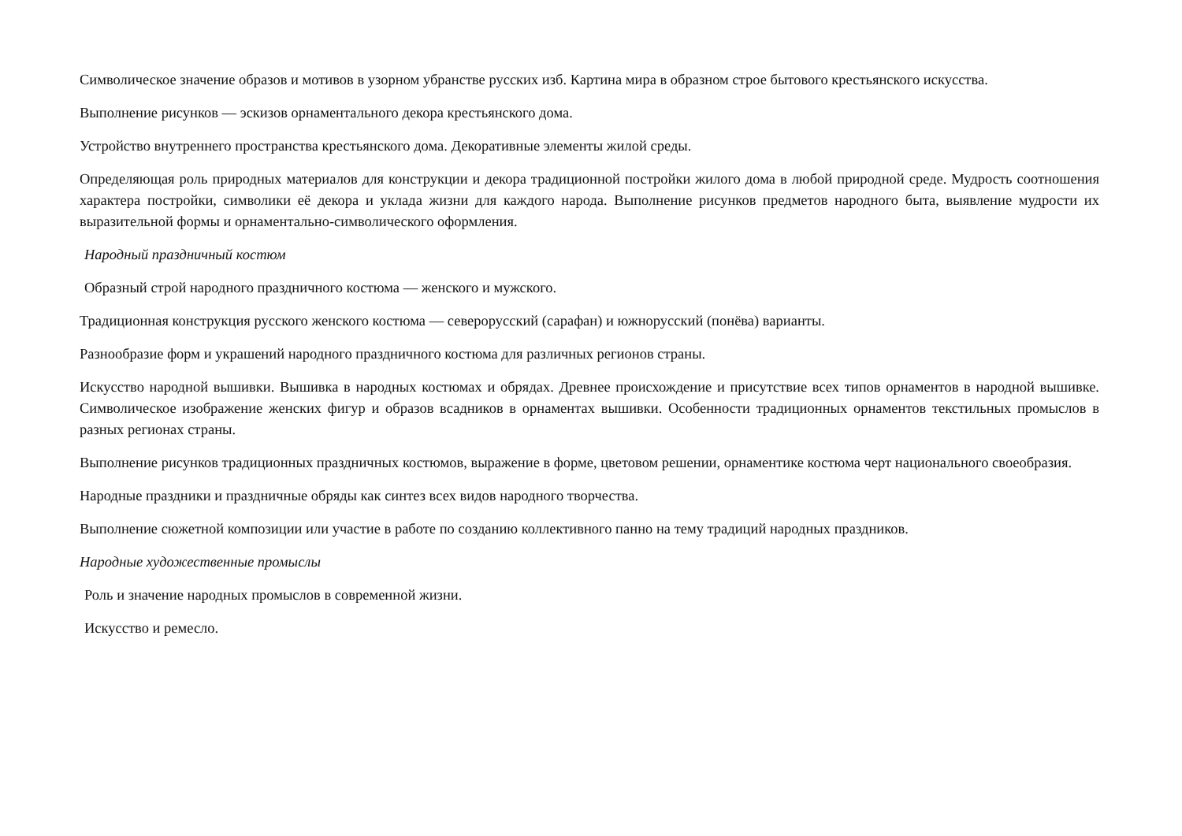Символическое значение образов и мотивов в узорном убранстве русских изб. Картина мира в образном строе бытового крестьянского искусства.
Выполнение рисунков — эскизов орнаментального декора крестьянского дома.
Устройство внутреннего пространства крестьянского дома. Декоративные элементы жилой среды.
Определяющая роль природных материалов для конструкции и декора традиционной постройки жилого дома в любой природной среде. Мудрость соотношения характера постройки, символики её декора и уклада жизни для каждого народа. Выполнение рисунков предметов народного быта, выявление мудрости их выразительной формы и орнаментально-символического оформления.
Народный праздничный костюм
Образный строй народного праздничного костюма — женского и мужского.
Традиционная конструкция русского женского костюма — северорусский (сарафан) и южнорусский (понёва) варианты.
Разнообразие форм и украшений народного праздничного костюма для различных регионов страны.
Искусство народной вышивки. Вышивка в народных костюмах и обрядах. Древнее происхождение и присутствие всех типов орнаментов в народной вышивке. Символическое изображение женских фигур и образов всадников в орнаментах вышивки. Особенности традиционных орнаментов текстильных промыслов в разных регионах страны.
Выполнение рисунков традиционных праздничных костюмов, выражение в форме, цветовом решении, орнаментике костюма черт национального своеобразия.
Народные праздники и праздничные обряды как синтез всех видов народного творчества.
Выполнение сюжетной композиции или участие в работе по созданию коллективного панно на тему традиций народных праздников.
Народные художественные промыслы
Роль и значение народных промыслов в современной жизни.
Искусство и ремесло.